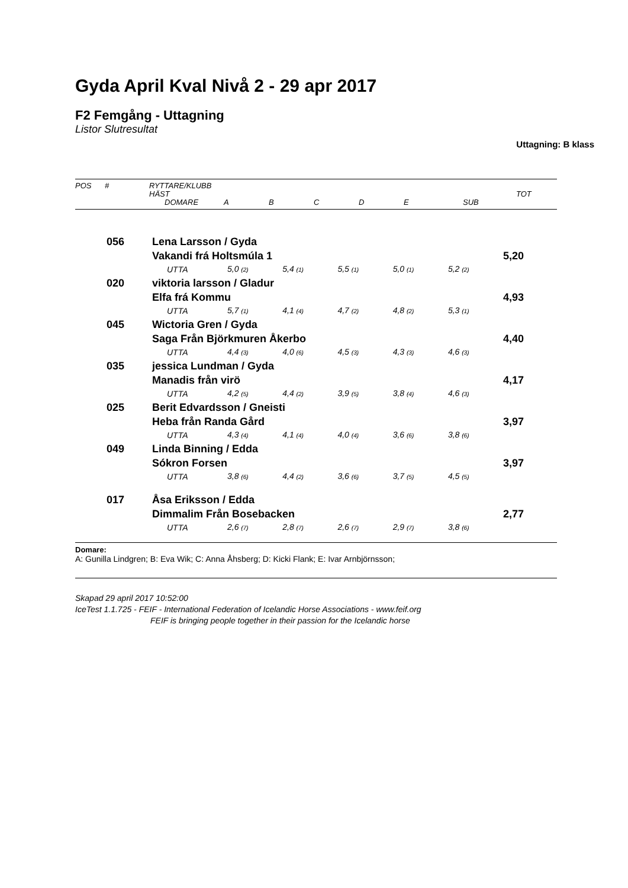Gyda April Kval Nivå 2 - 29 apr 2017
F2 Femgång - Uttagning
Listor Slutresultat
Uttagning: B klass
| POS # RYTTARE/KLUBB HÄST DOMARE A B C D E SUB TOT | | | | | | | | |
| | 056 | Lena Larsson / Gyda | | | | | | |
| | | Vakandi frá Holtsmúla 1 | | | | | | 5,20 |
| | | UTTA | 5,0 (2) | 5,4 (1) | 5,5 (1) | 5,0 (1) | 5,2 (2) | |
| | 020 | viktoria larsson / Gladur | | | | | | |
| | | Elfa frá Kommu | | | | | | 4,93 |
| | | UTTA | 5,7 (1) | 4,1 (4) | 4,7 (2) | 4,8 (2) | 5,3 (1) | |
| | 045 | Wictoria Gren / Gyda | | | | | | |
| | | Saga Från Björkmuren Åkerbo | | | | | | 4,40 |
| | | UTTA | 4,4 (3) | 4,0 (6) | 4,5 (3) | 4,3 (3) | 4,6 (3) | |
| | 035 | jessica Lundman / Gyda | | | | | | |
| | | Manadis från virö | | | | | | 4,17 |
| | | UTTA | 4,2 (5) | 4,4 (2) | 3,9 (5) | 3,8 (4) | 4,6 (3) | |
| | 025 | Berit Edvardsson / Gneisti | | | | | | |
| | | Heba från Randa Gård | | | | | | 3,97 |
| | | UTTA | 4,3 (4) | 4,1 (4) | 4,0 (4) | 3,6 (6) | 3,8 (6) | |
| | 049 | Linda Binning / Edda | | | | | | |
| | | Sókron Forsen | | | | | | 3,97 |
| | | UTTA | 3,8 (6) | 4,4 (2) | 3,6 (6) | 3,7 (5) | 4,5 (5) | |
| | 017 | Åsa Eriksson / Edda | | | | | | |
| | | Dimmalim Från Bosebacken | | | | | | 2,77 |
| | | UTTA | 2,6 (7) | 2,8 (7) | 2,6 (7) | 2,9 (7) | 3,8 (6) | |
Domare:
A: Gunilla Lindgren; B: Eva Wik; C: Anna Åhsberg; D: Kicki Flank; E: Ivar Arnbjörnsson;
Skapad 29 april 2017 10:52:00
IceTest 1.1.725 - FEIF - International Federation of Icelandic Horse Associations - www.feif.org
FEIF is bringing people together in their passion for the Icelandic horse